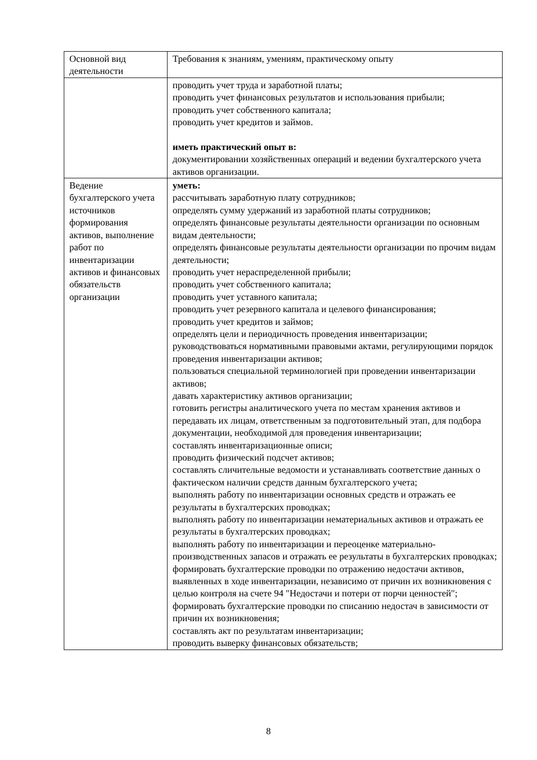| Основной вид деятельности | Требования к знаниям, умениям, практическому опыту |
| | проводить учет труда и заработной платы; проводить учет финансовых результатов и использования прибыли; проводить учет собственного капитала; проводить учет кредитов и займов. иметь практический опыт в: документировании хозяйственных операций и ведении бухгалтерского учета активов организации. |
| Ведение бухгалтерского учета источников формирования активов, выполнение работ по инвентаризации активов и финансовых обязательств организации | уметь: рассчитывать заработную плату сотрудников; определять сумму удержаний из заработной платы сотрудников; определять финансовые результаты деятельности организации по основным видам деятельности; определять финансовые результаты деятельности организации по прочим видам деятельности; проводить учет нераспределенной прибыли; проводить учет собственного капитала; проводить учет уставного капитала; проводить учет резервного капитала и целевого финансирования; проводить учет кредитов и займов; определять цели и периодичность проведения инвентаризации; руководствоваться нормативными правовыми актами, регулирующими порядок проведения инвентаризации активов; пользоваться специальной терминологией при проведении инвентаризации активов; давать характеристику активов организации; готовить регистры аналитического учета по местам хранения активов и передавать их лицам, ответственным за подготовительный этап, для подбора документации, необходимой для проведения инвентаризации; составлять инвентаризационные описи; проводить физический подсчет активов; составлять сличительные ведомости и устанавливать соответствие данных о фактическом наличии средств данным бухгалтерского учета; выполнять работу по инвентаризации основных средств и отражать ее результаты в бухгалтерских проводках; выполнять работу по инвентаризации нематериальных активов и отражать ее результаты в бухгалтерских проводках; выполнять работу по инвентаризации и переоценке материально-производственных запасов и отражать ее результаты в бухгалтерских проводках; формировать бухгалтерские проводки по отражению недостачи активов, выявленных в ходе инвентаризации, независимо от причин их возникновения с целью контроля на счете 94 "Недостачи и потери от порчи ценностей"; формировать бухгалтерские проводки по списанию недостач в зависимости от причин их возникновения; составлять акт по результатам инвентаризации; проводить выверку финансовых обязательств; |
8